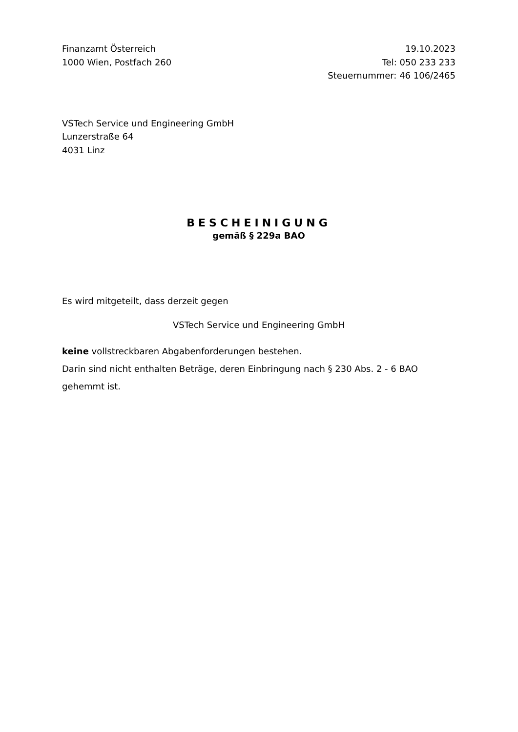Finanzamt Österreich
1000 Wien, Postfach 260
19.10.2023
Tel: 050 233 233
Steuernummer: 46 106/2465
VSTech Service und Engineering GmbH
Lunzerstraße 64
4031 Linz
BESCHEINIGUNG
gemäß § 229a BAO
Es wird mitgeteilt, dass derzeit gegen
VSTech Service und Engineering GmbH
keine vollstreckbaren Abgabenforderungen bestehen.
Darin sind nicht enthalten Beträge, deren Einbringung nach § 230 Abs. 2 - 6 BAO gehemmt ist.